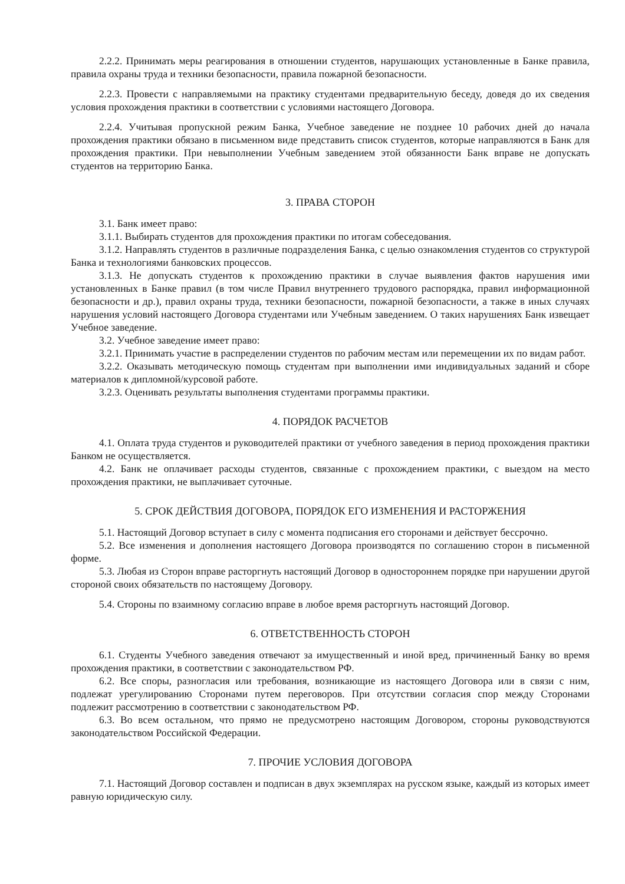2.2.2. Принимать меры реагирования в отношении студентов, нарушающих установленные в Банке правила, правила охраны труда и техники безопасности, правила пожарной безопасности.
2.2.3. Провести с направляемыми на практику студентами предварительную беседу, доведя до их сведения условия прохождения практики в соответствии с условиями настоящего Договора.
2.2.4. Учитывая пропускной режим Банка, Учебное заведение не позднее 10 рабочих дней до начала прохождения практики обязано в письменном виде представить список студентов, которые направляются в Банк для прохождения практики. При невыполнении Учебным заведением этой обязанности Банк вправе не допускать студентов на территорию Банка.
3. ПРАВА СТОРОН
3.1. Банк имеет право:
3.1.1. Выбирать студентов для прохождения практики по итогам собеседования.
3.1.2. Направлять студентов в различные подразделения Банка, с целью ознакомления студентов со структурой Банка и технологиями банковских процессов.
3.1.3. Не допускать студентов к прохождению практики в случае выявления фактов нарушения ими установленных в Банке правил (в том числе Правил внутреннего трудового распорядка, правил информационной безопасности и др.), правил охраны труда, техники безопасности, пожарной безопасности, а также в иных случаях нарушения условий настоящего Договора студентами или Учебным заведением. О таких нарушениях Банк извещает Учебное заведение.
3.2. Учебное заведение имеет право:
3.2.1. Принимать участие в распределении студентов по рабочим местам или перемещении их по видам работ.
3.2.2. Оказывать методическую помощь студентам при выполнении ими индивидуальных заданий и сборе материалов к дипломной/курсовой работе.
3.2.3. Оценивать результаты выполнения студентами программы практики.
4. ПОРЯДОК РАСЧЕТОВ
4.1. Оплата труда студентов и руководителей практики от учебного заведения в период прохождения практики Банком не осуществляется.
4.2. Банк не оплачивает расходы студентов, связанные с прохождением практики, с выездом на место прохождения практики, не выплачивает суточные.
5. СРОК ДЕЙСТВИЯ ДОГОВОРА, ПОРЯДОК ЕГО ИЗМЕНЕНИЯ И РАСТОРЖЕНИЯ
5.1. Настоящий Договор вступает в силу с момента подписания его сторонами и действует бессрочно.
5.2. Все изменения и дополнения настоящего Договора производятся по соглашению сторон в письменной форме.
5.3. Любая из Сторон вправе расторгнуть настоящий Договор в одностороннем порядке при нарушении другой стороной своих обязательств по настоящему Договору.
5.4. Стороны по взаимному согласию вправе в любое время расторгнуть настоящий Договор.
6. ОТВЕТСТВЕННОСТЬ СТОРОН
6.1. Студенты Учебного заведения отвечают за имущественный и иной вред, причиненный Банку во время прохождения практики, в соответствии с законодательством РФ.
6.2. Все споры, разногласия или требования, возникающие из настоящего Договора или в связи с ним, подлежат урегулированию Сторонами путем переговоров. При отсутствии согласия спор между Сторонами подлежит рассмотрению в соответствии с законодательством РФ.
6.3. Во всем остальном, что прямо не предусмотрено настоящим Договором, стороны руководствуются законодательством Российской Федерации.
7. ПРОЧИЕ УСЛОВИЯ ДОГОВОРА
7.1. Настоящий Договор составлен и подписан в двух экземплярах на русском языке, каждый из которых имеет равную юридическую силу.